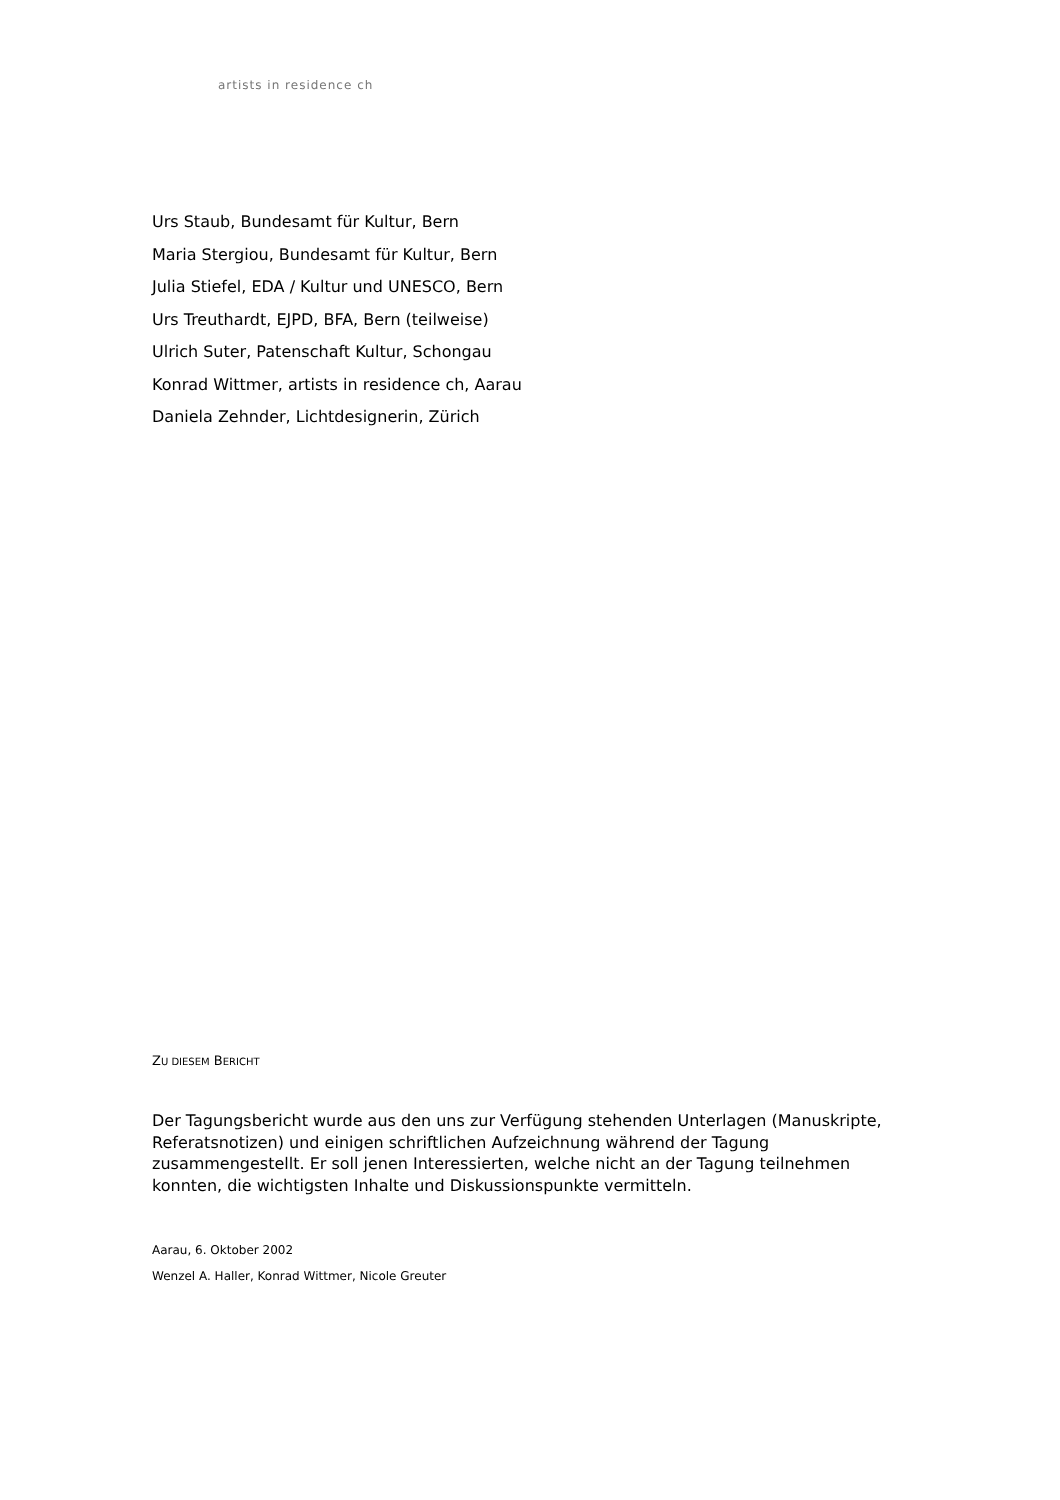artists in residence ch
Urs Staub, Bundesamt für Kultur, Bern
Maria Stergiou, Bundesamt für Kultur, Bern
Julia Stiefel, EDA / Kultur und UNESCO, Bern
Urs Treuthardt, EJPD, BFA, Bern (teilweise)
Ulrich Suter, Patenschaft Kultur, Schongau
Konrad Wittmer, artists in residence ch, Aarau
Daniela Zehnder, Lichtdesignerin, Zürich
ZU DIESEM BERICHT
Der Tagungsbericht wurde aus den uns zur Verfügung stehenden Unterlagen (Manuskripte, Referatsnotizen) und einigen schriftlichen Aufzeichnung während der Tagung zusammengestellt. Er soll jenen Interessierten, welche nicht an der Tagung teilnehmen konnten, die wichtigsten Inhalte und Diskussionspunkte vermitteln.
Aarau, 6. Oktober 2002
Wenzel A. Haller, Konrad Wittmer, Nicole Greuter